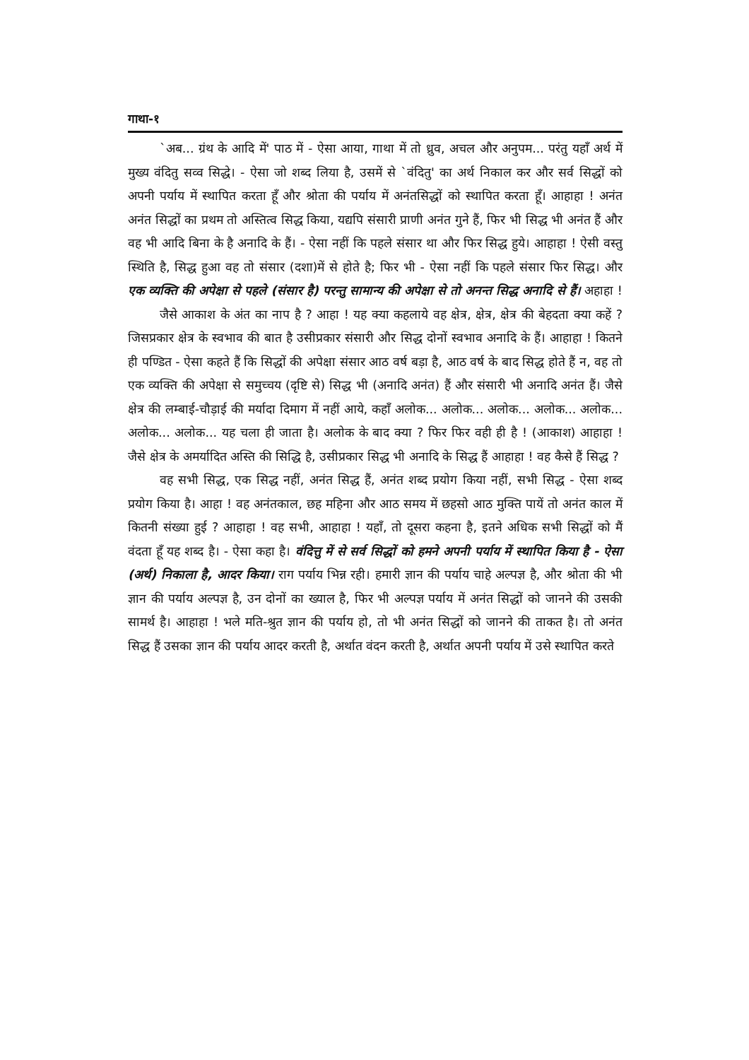गाथा-१
`अब... ग्रंथ के आदि में' पाठ में - ऐसा आया, गाथा में तो ध्रुव, अचल और अनुपम... परंतु यहाँ अर्थ में मुख्य वंदितु सव्व सिद्धे। - ऐसा जो शब्द लिया है, उसमें से `वंदितु' का अर्थ निकाल कर और सर्व सिद्धों को अपनी पर्याय में स्थापित करता हूँ और श्रोता की पर्याय में अनंतसिद्धों को स्थापित करता हूँ। आहाहा ! अनंत अनंत सिद्धों का प्रथम तो अस्तित्व सिद्ध किया, यद्यपि संसारी प्राणी अनंत गुने हैं, फिर भी सिद्ध भी अनंत हैं और वह भी आदि बिना के है अनादि के हैं। - ऐसा नहीं कि पहले संसार था और फिर सिद्ध हुये। आहाहा ! ऐसी वस्तु स्थिति है, सिद्ध हुआ वह तो संसार (दशा)में से होते है; फिर भी - ऐसा नहीं कि पहले संसार फिर सिद्ध। और एक व्यक्ति की अपेक्षा से पहले (संसार है) परन्तु सामान्य की अपेक्षा से तो अनन्त सिद्ध अनादि से हैं। अहाहा !
जैसे आकाश के अंत का नाप है ? आहा ! यह क्या कहलाये वह क्षेत्र, क्षेत्र, क्षेत्र की बेहदता क्या कहें ? जिसप्रकार क्षेत्र के स्वभाव की बात है उसीप्रकार संसारी और सिद्ध दोनों स्वभाव अनादि के हैं। आहाहा ! कितने ही पण्डित - ऐसा कहते हैं कि सिद्धों की अपेक्षा संसार आठ वर्ष बड़ा है, आठ वर्ष के बाद सिद्ध होते हैं न, वह तो एक व्यक्ति की अपेक्षा से समुच्चय (दृष्टि से) सिद्ध भी (अनादि अनंत) हैं और संसारी भी अनादि अनंत हैं। जैसे क्षेत्र की लम्बाई-चौड़ाई की मर्यादा दिमाग में नहीं आये, कहाँ अलोक... अलोक... अलोक... अलोक... अलोक... अलोक... अलोक... यह चला ही जाता है। अलोक के बाद क्या ? फिर फिर वही ही है ! (आकाश) आहाहा ! जैसे क्षेत्र के अमर्यादित अस्ति की सिद्धि है, उसीप्रकार सिद्ध भी अनादि के सिद्ध हैं आहाहा ! वह कैसे हैं सिद्ध ?
वह सभी सिद्ध, एक सिद्ध नहीं, अनंत सिद्ध हैं, अनंत शब्द प्रयोग किया नहीं, सभी सिद्ध - ऐसा शब्द प्रयोग किया है। आहा ! वह अनंतकाल, छह महिना और आठ समय में छहसो आठ मुक्ति पायें तो अनंत काल में कितनी संख्या हुई ? आहाहा ! वह सभी, आहाहा ! यहाँ, तो दूसरा कहना है, इतने अधिक सभी सिद्धों को मैं वंदता हूँ यह शब्द है। - ऐसा कहा है। वंदित्तु में से सर्व सिद्धों को हमने अपनी पर्याय में स्थापित किया है - ऐसा (अर्थ) निकाला है, आदर किया। राग पर्याय भिन्न रही। हमारी ज्ञान की पर्याय चाहे अल्पज्ञ है, और श्रोता की भी ज्ञान की पर्याय अल्पज्ञ है, उन दोनों का ख्याल है, फिर भी अल्पज्ञ पर्याय में अनंत सिद्धों को जानने की उसकी सामर्थ है। आहाहा ! भले मति-श्रुत ज्ञान की पर्याय हो, तो भी अनंत सिद्धों को जानने की ताकत है। तो अनंत सिद्ध हैं उसका ज्ञान की पर्याय आदर करती है, अर्थात वंदन करती है, अर्थात अपनी पर्याय में उसे स्थापित करते